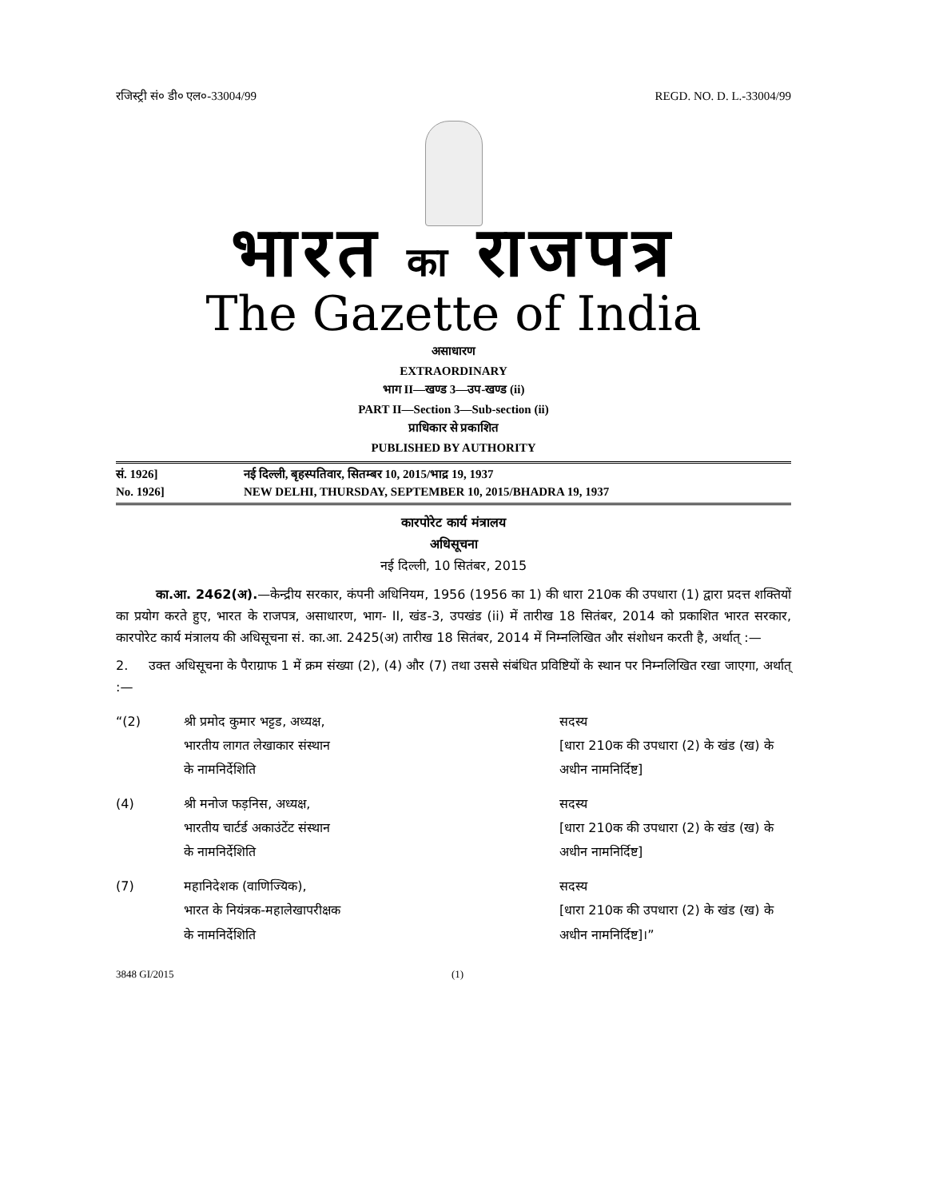रजिस्ट्री सं० डी० एल०-33004/99 REGD. NO. D. L.-33004/99
भारत का राजपत्र
The Gazette of India
असाधारण
EXTRAORDINARY
भाग II—खण्ड 3—उप-खण्ड (ii)
PART II—Section 3—Sub-section (ii)
प्राधिकार से प्रकाशित
PUBLISHED BY AUTHORITY
सं. 1926] नई दिल्ली, बृहस्पतिवार, सितम्बर 10, 2015/भाद्र 19, 1937
No. 1926] NEW DELHI, THURSDAY, SEPTEMBER 10, 2015/BHADRA 19, 1937
कारपोरेट कार्य मंत्रालय
अधिसूचना
नई दिल्ली, 10 सितंबर, 2015
का.आ. 2462(अ).—केन्द्रीय सरकार, कंपनी अधिनियम, 1956 (1956 का 1) की धारा 210क की उपधारा (1) द्वारा प्रदत्त शक्तियों का प्रयोग करते हुए, भारत के राजपत्र, असाधारण, भाग- II, खंड-3, उपखंड (ii) में तारीख 18 सितंबर, 2014 को प्रकाशित भारत सरकार, कारपोरेट कार्य मंत्रालय की अधिसूचना सं. का.आ. 2425(अ) तारीख 18 सितंबर, 2014 में निम्नलिखित और संशोधन करती है, अर्थात् :—
2. उक्त अधिसूचना के पैराग्राफ 1 में क्रम संख्या (2), (4) और (7) तथा उससे संबंधित प्रविष्टियों के स्थान पर निम्नलिखित रखा जाएगा, अर्थात् :—
| “(2) | श्री प्रमोद कुमार भट्टड, अध्यक्ष, भारतीय लागत लेखाकार संस्थान के नामनिर्देशिति | सदस्य [धारा 210क की उपधारा (2) के खंड (ख) के अधीन नामनिर्दिष्ट] |
| (4) | श्री मनोज फड़निस, अध्यक्ष, भारतीय चार्टर्ड अकाउंटेंट संस्थान के नामनिर्देशिति | सदस्य [धारा 210क की उपधारा (2) के खंड (ख) के अधीन नामनिर्दिष्ट] |
| (7) | महानिदेशक (वाणिज्यिक), भारत के नियंत्रक-महालेखापरीक्षक के नामनिर्देशिति | सदस्य [धारा 210क की उपधारा (2) के खंड (ख) के अधीन नामनिर्दिष्ट]।” |
3848 GI/2015 (1)